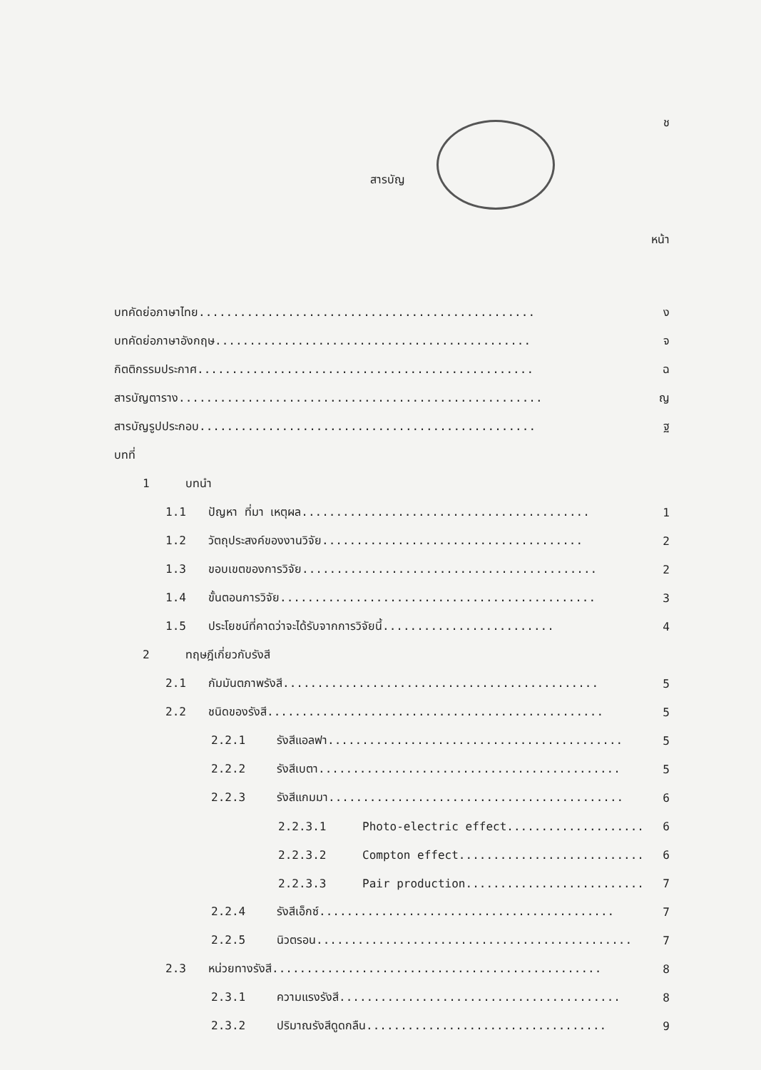ช
สารบัญ
หน้า
บทคัดย่อภาษาไทย................................................. ง
บทคัดย่อภาษาอังกฤษ.............................................. จ
กิตติกรรมประกาศ................................................. ฉ
สารบัญตาราง..................................................... ญ
สารบัญรูปประกอบ................................................. ฐ
บทที่
1 บทนำ
1.1 ปัญหา ที่มา เหตุผล.......................................... 1
1.2 วัตถุประสงค์ของงานวิจัย...................................... 2
1.3 ขอบเขตของการวิจัย........................................... 2
1.4 ขั้นตอนการวิจัย.............................................. 3
1.5 ประโยชน์ที่คาดว่าจะได้รับจากการวิจัยนี้......................... 4
2 ทฤษฎีเกี่ยวกับรังสี
2.1 กัมมันตภาพรังสี.............................................. 5
2.2 ชนิดของรังสี................................................. 5
2.2.1 รังสีแอลฟา........................................... 5
2.2.2 รังสีเบตา............................................ 5
2.2.3 รังสีแกมมา........................................... 6
2.2.3.1 Photo-electric effect.................... 6
2.2.3.2 Compton effect........................... 6
2.2.3.3 Pair production.......................... 7
2.2.4 รังสีเอ็กซ์........................................... 7
2.2.5 นิวตรอน.............................................. 7
2.3 หน่วยทางรังสี................................................ 8
2.3.1 ความแรงรังสี......................................... 8
2.3.2 ปริมาณรังสีดูดกลืน................................... 9